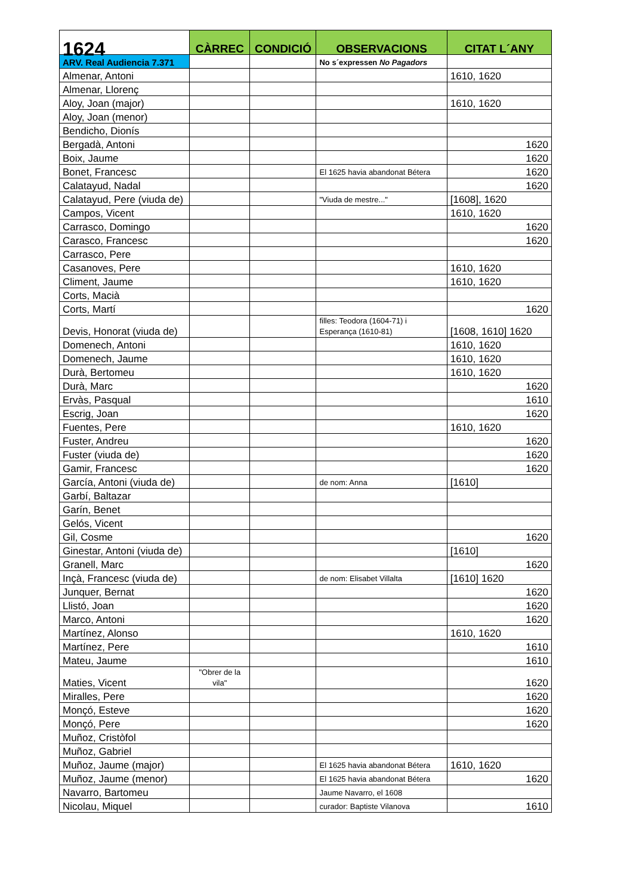| 1624 | CÀRREC | CONDICIÓ | OBSERVACIONS | CITAT L´ANY |
| --- | --- | --- | --- | --- |
| ARV. Real Audiencia 7.371 | | | No s´expressen No Pagadors | |
| Almenar, Antoni | | | | 1610, 1620 |
| Almenar, Llorenç | | | | |
| Aloy, Joan (major) | | | | 1610, 1620 |
| Aloy, Joan (menor) | | | | |
| Bendicho, Dionís | | | | |
| Bergadà, Antoni | | | | 1620 |
| Boix, Jaume | | | | 1620 |
| Bonet, Francesc | | | El 1625 havia abandonat Bétera | 1620 |
| Calatayud, Nadal | | | | 1620 |
| Calatayud, Pere (viuda de) | | | "Viuda de mestre..." | [1608], 1620 |
| Campos, Vicent | | | | 1610, 1620 |
| Carrasco, Domingo | | | | 1620 |
| Carasco, Francesc | | | | 1620 |
| Carrasco, Pere | | | | |
| Casanoves, Pere | | | | 1610, 1620 |
| Climent, Jaume | | | | 1610, 1620 |
| Corts, Macià | | | | |
| Corts, Martí | | | | 1620 |
| Devis, Honorat (viuda de) | | | filles: Teodora (1604-71) i Esperança (1610-81) | [1608, 1610] 1620 |
| Domenech, Antoni | | | | 1610, 1620 |
| Domenech, Jaume | | | | 1610, 1620 |
| Durà, Bertomeu | | | | 1610, 1620 |
| Durà, Marc | | | | 1620 |
| Ervàs, Pasqual | | | | 1610 |
| Escrig, Joan | | | | 1620 |
| Fuentes, Pere | | | | 1610, 1620 |
| Fuster, Andreu | | | | 1620 |
| Fuster (viuda de) | | | | 1620 |
| Gamir, Francesc | | | | 1620 |
| García, Antoni (viuda de) | | | de nom: Anna | [1610] |
| Garbí, Baltazar | | | | |
| Garín, Benet | | | | |
| Gelós, Vicent | | | | |
| Gil, Cosme | | | | 1620 |
| Ginestar, Antoni (viuda de) | | | | [1610] |
| Granell, Marc | | | | 1620 |
| Inçà, Francesc (viuda de) | | | de nom: Elisabet Villalta | [1610] 1620 |
| Junquer, Bernat | | | | 1620 |
| Llistó, Joan | | | | 1620 |
| Marco, Antoni | | | | 1620 |
| Martínez, Alonso | | | | 1610, 1620 |
| Martínez, Pere | | | | 1610 |
| Mateu, Jaume | | | | 1610 |
| Maties, Vicent | "Obrer de la vila" | | | 1620 |
| Miralles, Pere | | | | 1620 |
| Monçó, Esteve | | | | 1620 |
| Monçó, Pere | | | | 1620 |
| Muñoz, Cristòfol | | | | |
| Muñoz, Gabriel | | | | |
| Muñoz, Jaume (major) | | | El 1625 havia abandonat Bétera | 1610, 1620 |
| Muñoz, Jaume (menor) | | | El 1625 havia abandonat Bétera | 1620 |
| Navarro, Bartomeu | | | Jaume Navarro, el 1608 | |
| Nicolau, Miquel | | | curador: Baptiste Vilanova | 1610 |